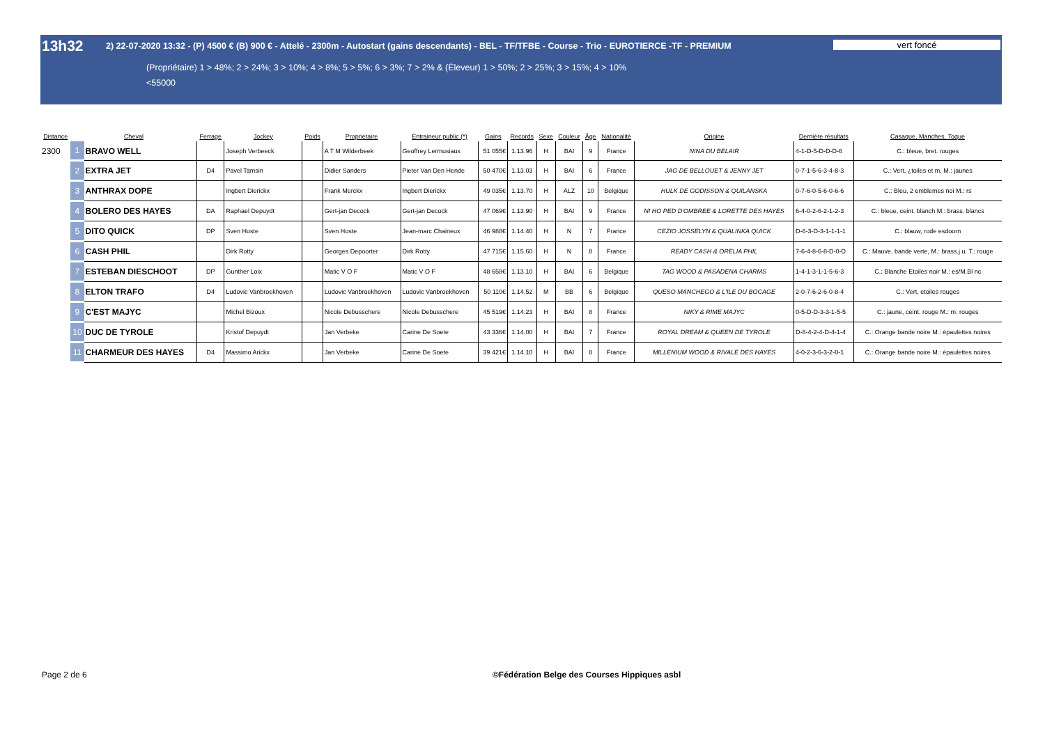13h32
2) 22-07-2020 13:32 - (P) 4500 € (B) 900 € - Attelé - 2300m - Autostart (gains descendants) - BEL - TF/TFBE - Course - Trio - EUROTIERCE -TF - PREMIUM
vert foncé
(Propriétaire) 1 > 48%; 2 > 24%; 3 > 10%; 4 > 8%; 5 > 5%; 6 > 3%; 7 > 2% & (Éleveur) 1 > 50%; 2 > 25%; 3 > 15%; 4 > 10%
<55000
| Distance | Cheval | | Ferrage | Jockey | Poids | Propriétaire | Entraineur public (*) | Gains | Records | Sexe | Couleur | Âge | Nationalité | Origine | Dernière résultats | Casaque, Manches, Toque |
| --- | --- | --- | --- | --- | --- | --- | --- | --- | --- | --- | --- | --- | --- | --- | --- | --- |
| 2300 | 1 | BRAVO WELL | | Joseph Verbeeck | | A T M Wilderbeek | Geoffrey Lermusiaux | 51 055€ | 1.13.96 | H | BAI | 9 | France | NINA DU BELAIR | 4-1-D-5-D-D-D-6 | C.: bleue, bret. rouges |
| | 2 | EXTRA JET | D4 | Pavel Tamsin | | Didier Sanders | Pieter Van Den Hende | 50 470€ | 1.13.03 | H | BAI | 6 | France | JAG DE BELLOUET & JENNY JET | 0-7-1-5-6-3-4-8-3 | C.: Vert, ¿toiles et m. M.: jaunes |
| | 3 | ANTHRAX DOPE | | Ingbert Dierickx | | Frank Merckx | Ingbert Dierickx | 49 035€ | 1.13.70 | H | ALZ | 10 | Belgique | HULK DE GODISSON & QUILANSKA | 0-7-6-0-5-6-0-6-6 | C.: Bleu, 2 emblemes noi M.: rs |
| | 4 | BOLERO DES HAYES | DA | Raphael Depuydt | | Gert-jan Decock | Gert-jan Decock | 47 069€ | 1.13.90 | H | BAI | 9 | France | NI HO PED D'OMBREE & LORETTE DES HAYES | 6-4-0-2-6-2-1-2-3 | C.: bleue, ceint. blanch M.: brass. blancs |
| | 5 | DITO QUICK | DP | Sven Hoste | | Sven Hoste | Jean-marc Chaineux | 46 988€ | 1.14.40 | H | N | 7 | France | CEZIO JOSSELYN & QUALINKA QUICK | D-6-3-D-3-1-1-1-1 | C.: blauw, rode esdoorn |
| | 6 | CASH PHIL | | Dirk Rotty | | Georges Depoorter | Dirk Rotty | 47 715€ | 1.15.60 | H | N | 8 | France | READY CASH & ORELIA PHIL | 7-6-4-8-6-8-D-0-D | C.: Mauve, bande verte, M.: brass.j u. T.: rouge |
| | 7 | ESTEBAN DIESCHOOT | DP | Gunther Loix | | Matic V O F | Matic V O F | 48 658€ | 1.13.10 | H | BAI | 6 | Belgique | TAG WOOD & PASADENA CHARMS | 1-4-1-3-1-1-5-6-3 | C.: Blanche Etoiles noir M.: es/M.Bl nc |
| | 8 | ELTON TRAFO | D4 | Ludovic Vanbroekhoven | | Ludovic Vanbroekhoven | Ludovic Vanbroekhoven | 50 110€ | 1.14.52 | M | BB | 6 | Belgique | QUESO MANCHEGO & L'ILE DU BOCAGE | 2-0-7-6-2-6-0-8-4 | C.: Vert, etoiles rouges |
| | 9 | C'EST MAJYC | | Michel Bizoux | | Nicole Debusschere | Nicole Debusschere | 45 519€ | 1.14.23 | H | BAI | 8 | France | NIKY & RIME MAJYC | 0-5-D-D-3-3-1-5-5 | C.: jaune, ceint. rouge M.: m. rouges |
| | 10 | DUC DE TYROLE | | Kristof Depuydt | | Jan Verbeke | Carine De Soete | 43 336€ | 1.14.00 | H | BAI | 7 | France | ROYAL DREAM & QUEEN DE TYROLE | D-8-4-2-4-D-4-1-4 | C.: Orange bande noire M.: épaulettes noires |
| | 11 | CHARMEUR DES HAYES | D4 | Massimo Arickx | | Jan Verbeke | Carine De Soete | 39 421€ | 1.14.10 | H | BAI | 8 | France | MILLENIUM WOOD & RIVALE DES HAYES | 4-0-2-3-6-3-2-0-1 | C.: Orange bande noire M.: épaulettes noires |
Page 2 de 6 ©Fédération Belge des Courses Hippiques asbl